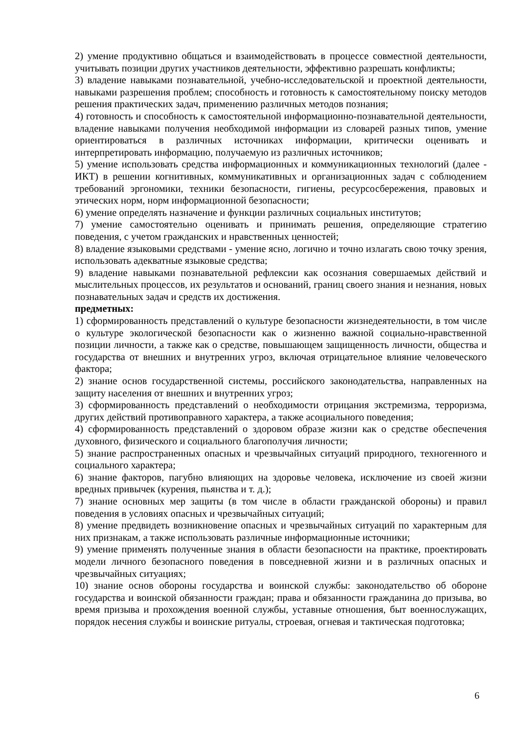2) умение продуктивно общаться и взаимодействовать в процессе совместной деятельности, учитывать позиции других участников деятельности, эффективно разрешать конфликты;
3) владение навыками познавательной, учебно-исследовательской и проектной деятельности, навыками разрешения проблем; способность и готовность к самостоятельному поиску методов решения практических задач, применению различных методов познания;
4) готовность и способность к самостоятельной информационно-познавательной деятельности, владение навыками получения необходимой информации из словарей разных типов, умение ориентироваться в различных источниках информации, критически оценивать и интерпретировать информацию, получаемую из различных источников;
5) умение использовать средства информационных и коммуникационных технологий (далее - ИКТ) в решении когнитивных, коммуникативных и организационных задач с соблюдением требований эргономики, техники безопасности, гигиены, ресурсосбережения, правовых и этических норм, норм информационной безопасности;
6) умение определять назначение и функции различных социальных институтов;
7) умение самостоятельно оценивать и принимать решения, определяющие стратегию поведения, с учетом гражданских и нравственных ценностей;
8) владение языковыми средствами - умение ясно, логично и точно излагать свою точку зрения, использовать адекватные языковые средства;
9) владение навыками познавательной рефлексии как осознания совершаемых действий и мыслительных процессов, их результатов и оснований, границ своего знания и незнания, новых познавательных задач и средств их достижения.
предметных:
1) сформированность представлений о культуре безопасности жизнедеятельности, в том числе о культуре экологической безопасности как о жизненно важной социально-нравственной позиции личности, а также как о средстве, повышающем защищенность личности, общества и государства от внешних и внутренних угроз, включая отрицательное влияние человеческого фактора;
2) знание основ государственной системы, российского законодательства, направленных на защиту населения от внешних и внутренних угроз;
3) сформированность представлений о необходимости отрицания экстремизма, терроризма, других действий противоправного характера, а также асоциального поведения;
4) сформированность представлений о здоровом образе жизни как о средстве обеспечения духовного, физического и социального благополучия личности;
5) знание распространенных опасных и чрезвычайных ситуаций природного, техногенного и социального характера;
6) знание факторов, пагубно влияющих на здоровье человека, исключение из своей жизни вредных привычек (курения, пьянства и т. д.);
7) знание основных мер защиты (в том числе в области гражданской обороны) и правил поведения в условиях опасных и чрезвычайных ситуаций;
8) умение предвидеть возникновение опасных и чрезвычайных ситуаций по характерным для них признакам, а также использовать различные информационные источники;
9) умение применять полученные знания в области безопасности на практике, проектировать модели личного безопасного поведения в повседневной жизни и в различных опасных и чрезвычайных ситуациях;
10) знание основ обороны государства и воинской службы: законодательство об обороне государства и воинской обязанности граждан; права и обязанности гражданина до призыва, во время призыва и прохождения военной службы, уставные отношения, быт военнослужащих, порядок несения службы и воинские ритуалы, строевая, огневая и тактическая подготовка;
6